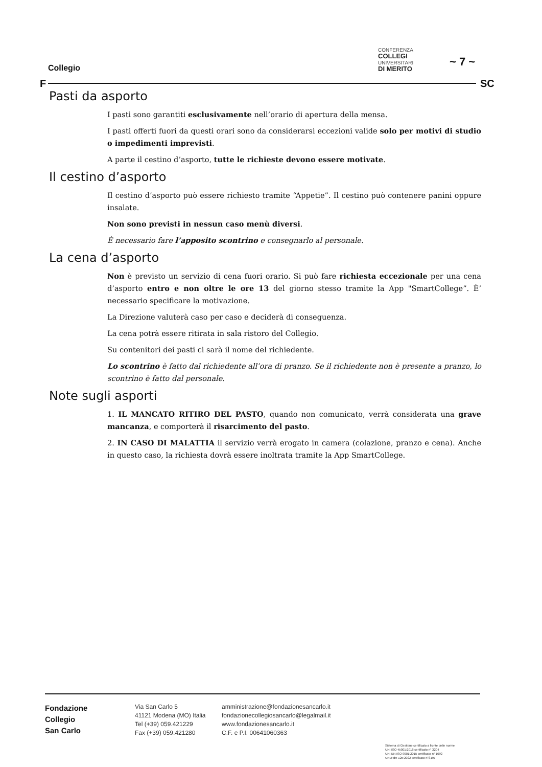Collegio
CONFERENZA
COLLEGI
UNIVERSITARI
DI MERITO
~ 7 ~
F SC
Pasti da asporto
I pasti sono garantiti esclusivamente nell’orario di apertura della mensa.
I pasti offerti fuori da questi orari sono da considerarsi eccezioni valide solo per motivi di studio o impedimenti imprevisti.
A parte il cestino d’asporto, tutte le richieste devono essere motivate.
Il cestino d’asporto
Il cestino d’asporto può essere richiesto tramite “Appetie”. Il cestino può contenere panini oppure insalate.
Non sono previsti in nessun caso menù diversi.
È necessario fare l’apposito scontrino e consegnarlo al personale.
La cena d’asporto
Non è previsto un servizio di cena fuori orario. Si può fare richiesta eccezionale per una cena d’asporto entro e non oltre le ore 13 del giorno stesso tramite la App "SmartCollege”. È’ necessario specificare la motivazione.
La Direzione valuterà caso per caso e deciderà di conseguenza.
La cena potrà essere ritirata in sala ristoro del Collegio.
Su contenitori dei pasti ci sarà il nome del richiedente.
Lo scontrino è fatto dal richiedente all’ora di pranzo. Se il richiedente non è presente a pranzo, lo scontrino è fatto dal personale.
Note sugli asporti
1. IL MANCATO RITIRO DEL PASTO, quando non comunicato, verrà considerata una grave mancanza, e comporterà il risarcimento del pasto.
2. IN CASO DI MALATTIA il servizio verrà erogato in camera (colazione, pranzo e cena). Anche in questo caso, la richiesta dovrà essere inoltrata tramite la App SmartCollege.
Fondazione
Collegio
San Carlo
Via San Carlo 5
41121 Modena (MO) Italia
Tel (+39) 059.421229
Fax (+39) 059.421280
amministrazione@fondazionesancarlo.it
fondazionecollegiosancarlo@legalmail.it
www.fondazionesancarlo.it
C.F. e P.I. 00641060363
Sistema di Gestione certificato a fronte delle norme
UNI ISO 45001:2018 certificato n° 3204
UNI EN ISO 9001:2015 certificato n° 1692
UNI/PdR 125:2022 certificato n°3197